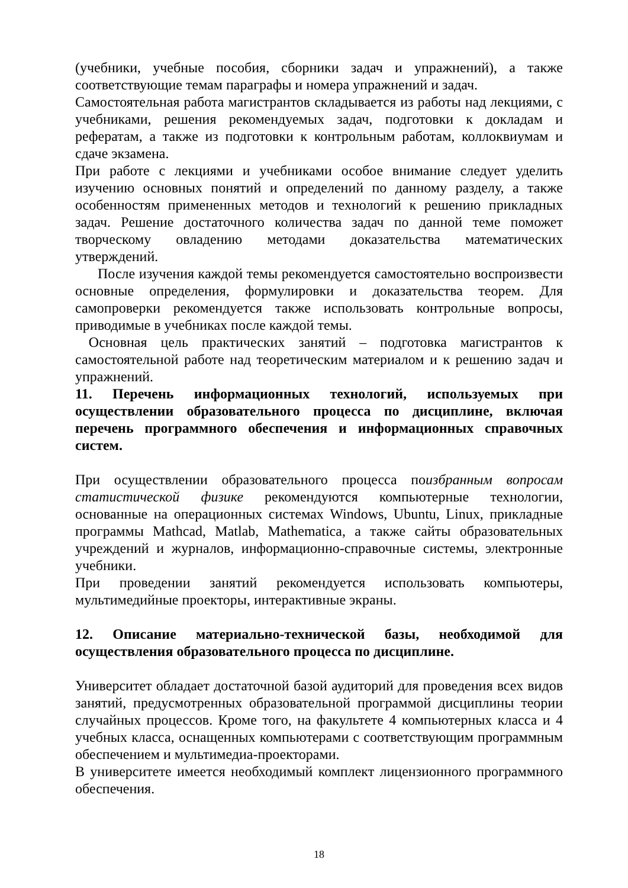(учебники, учебные пособия, сборники задач и упражнений), а также соответствующие темам параграфы и номера упражнений и задач.
Самостоятельная работа магистрантов складывается из работы над лекциями, с учебниками, решения рекомендуемых задач, подготовки к докладам и рефератам, а также из подготовки к контрольным работам, коллоквиумам и сдаче экзамена.
При работе с лекциями и учебниками особое внимание следует уделить изучению основных понятий и определений по данному разделу, а также особенностям примененных методов и технологий к решению прикладных задач. Решение достаточного количества задач по данной теме поможет творческому овладению методами доказательства математических утверждений.
После изучения каждой темы рекомендуется самостоятельно воспроизвести основные определения, формулировки и доказательства теорем. Для самопроверки рекомендуется также использовать контрольные вопросы, приводимые в учебниках после каждой темы.
Основная цель практических занятий – подготовка магистрантов к самостоятельной работе над теоретическим материалом и к решению задач и упражнений.
11. Перечень информационных технологий, используемых при осуществлении образовательного процесса по дисциплине, включая перечень программного обеспечения и информационных справочных систем.
При осуществлении образовательного процесса поизбранным вопросам статистической физике рекомендуются компьютерные технологии, основанные на операционных системах Windows, Ubuntu, Linux, прикладные программы Mathcad, Matlab, Mathematica, а также сайты образовательных учреждений и журналов, информационно-справочные системы, электронные учебники.
При проведении занятий рекомендуется использовать компьютеры, мультимедийные проекторы, интерактивные экраны.
12. Описание материально-технической базы, необходимой для осуществления образовательного процесса по дисциплине.
Университет обладает достаточной базой аудиторий для проведения всех видов занятий, предусмотренных образовательной программой дисциплины теории случайных процессов. Кроме того, на факультете 4 компьютерных класса и 4 учебных класса, оснащенных компьютерами с соответствующим программным обеспечением и мультимедиа-проекторами.
В университете имеется необходимый комплект лицензионного программного обеспечения.
18